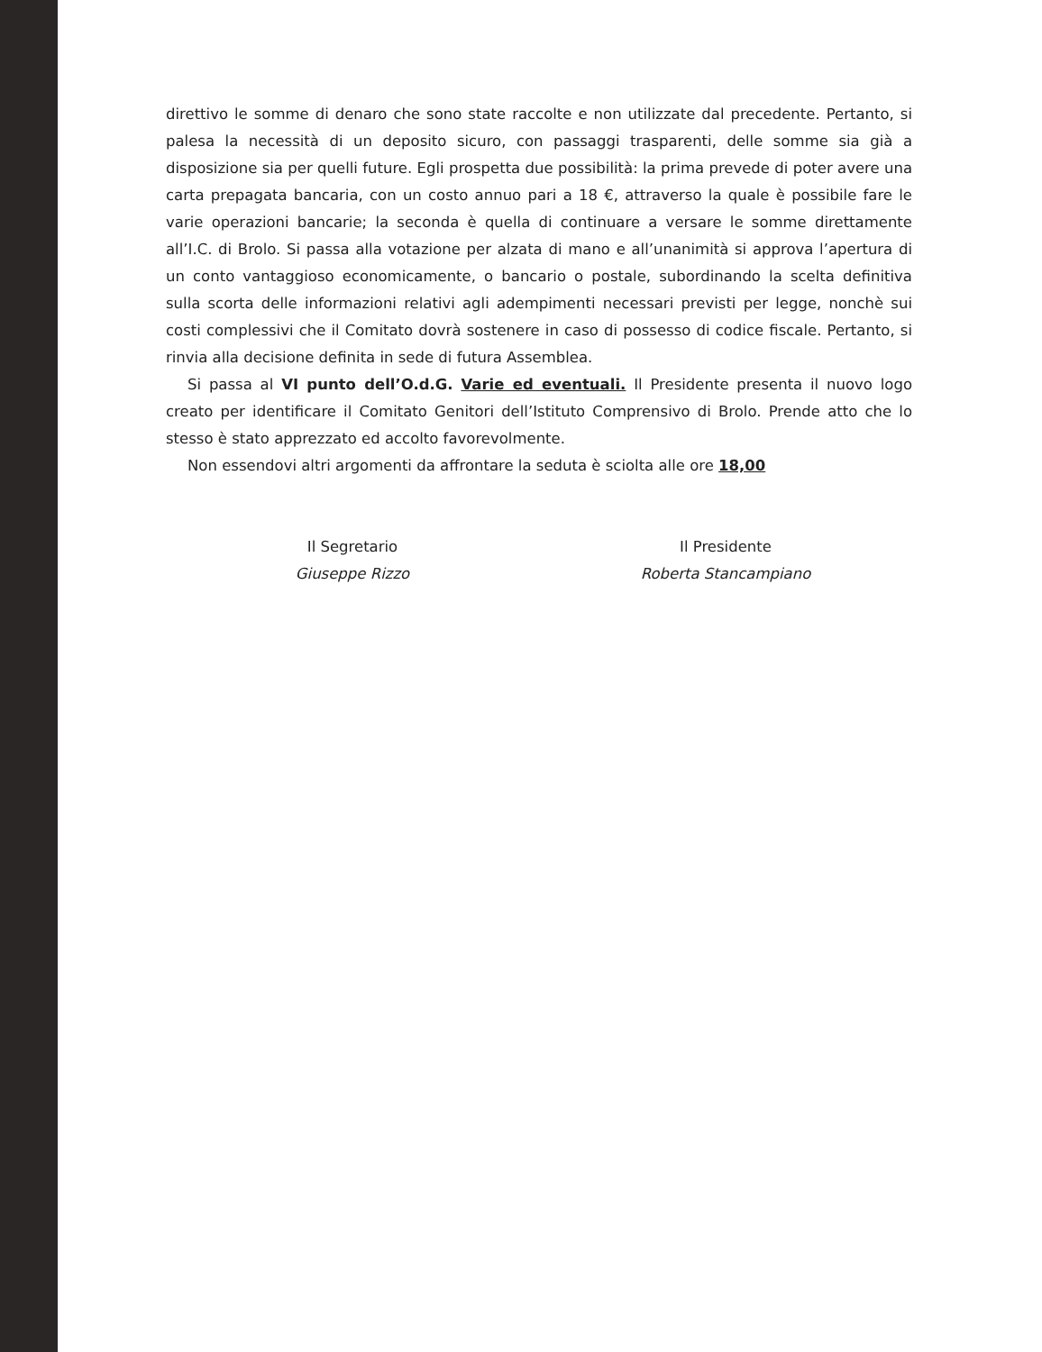direttivo le somme di denaro che sono state raccolte e non utilizzate dal precedente. Pertanto, si palesa la necessità di un deposito sicuro, con passaggi trasparenti, delle somme sia già a disposizione sia per quelli future. Egli prospetta due possibilità: la prima prevede di poter avere una carta prepagata bancaria, con un costo annuo pari a 18 €, attraverso la quale è possibile fare le varie operazioni bancarie; la seconda è quella di continuare a versare le somme direttamente all’I.C. di Brolo. Si passa alla votazione per alzata di mano e all’unanimità si approva l’apertura di un conto vantaggioso economicamente, o bancario o postale, subordinando la scelta definitiva sulla scorta delle informazioni relativi agli adempimenti necessari previsti per legge, nonchè sui costi complessivi che il Comitato dovrà sostenere in caso di possesso di codice fiscale. Pertanto, si rinvia alla decisione definita in sede di futura Assemblea.
Si passa al VI punto dell’O.d.G. Varie ed eventuali. Il Presidente presenta il nuovo logo creato per identificare il Comitato Genitori dell’Istituto Comprensivo di Brolo. Prende atto che lo stesso è stato apprezzato ed accolto favorevolmente.
Non essendovi altri argomenti da affrontare la seduta è sciolta alle ore 18,00
Il Segretario
Giuseppe Rizzo
Il Presidente
Roberta Stancampiano